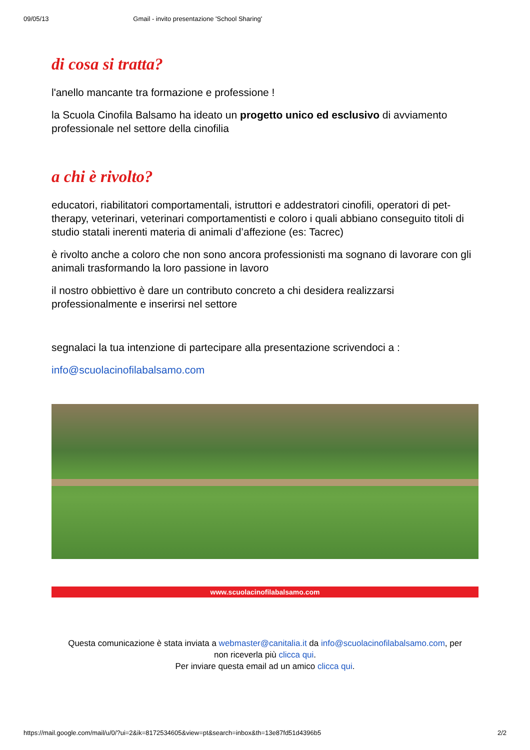09/05/13 Gmail - invito presentazione 'School Sharing'
di cosa si tratta?
l'anello mancante tra formazione e professione !
la Scuola Cinofila Balsamo ha ideato un progetto unico ed esclusivo di avviamento professionale nel settore della cinofilia
a chi è rivolto?
educatori, riabilitatori comportamentali, istruttori e addestratori cinofili, operatori di pet-therapy, veterinari, veterinari comportamentisti e coloro i quali abbiano conseguito titoli di studio statali inerenti materia di animali d’affezione (es: Tacrec)
è rivolto anche a coloro che non sono ancora professionisti ma sognano di lavorare con gli animali trasformando la loro passione in lavoro
il nostro obbiettivo è dare un contributo concreto a chi desidera realizzarsi professionalmente e inserirsi nel settore
segnalaci la tua intenzione di partecipare alla presentazione scrivendoci a :
info@scuolacinofilabalsamo.com
www.scuolacinofilabalsamo.com
Questa comunicazione è stata inviata a webmaster@canitalia.it da info@scuolacinofilabalsamo.com, per
non riceverla più clicca qui.
Per inviare questa email ad un amico clicca qui.
https://mail.google.com/mail/u/0/?ui=2&ik=8172534605&view=pt&search=inbox&th=13e87fd51d4396b5 2/2